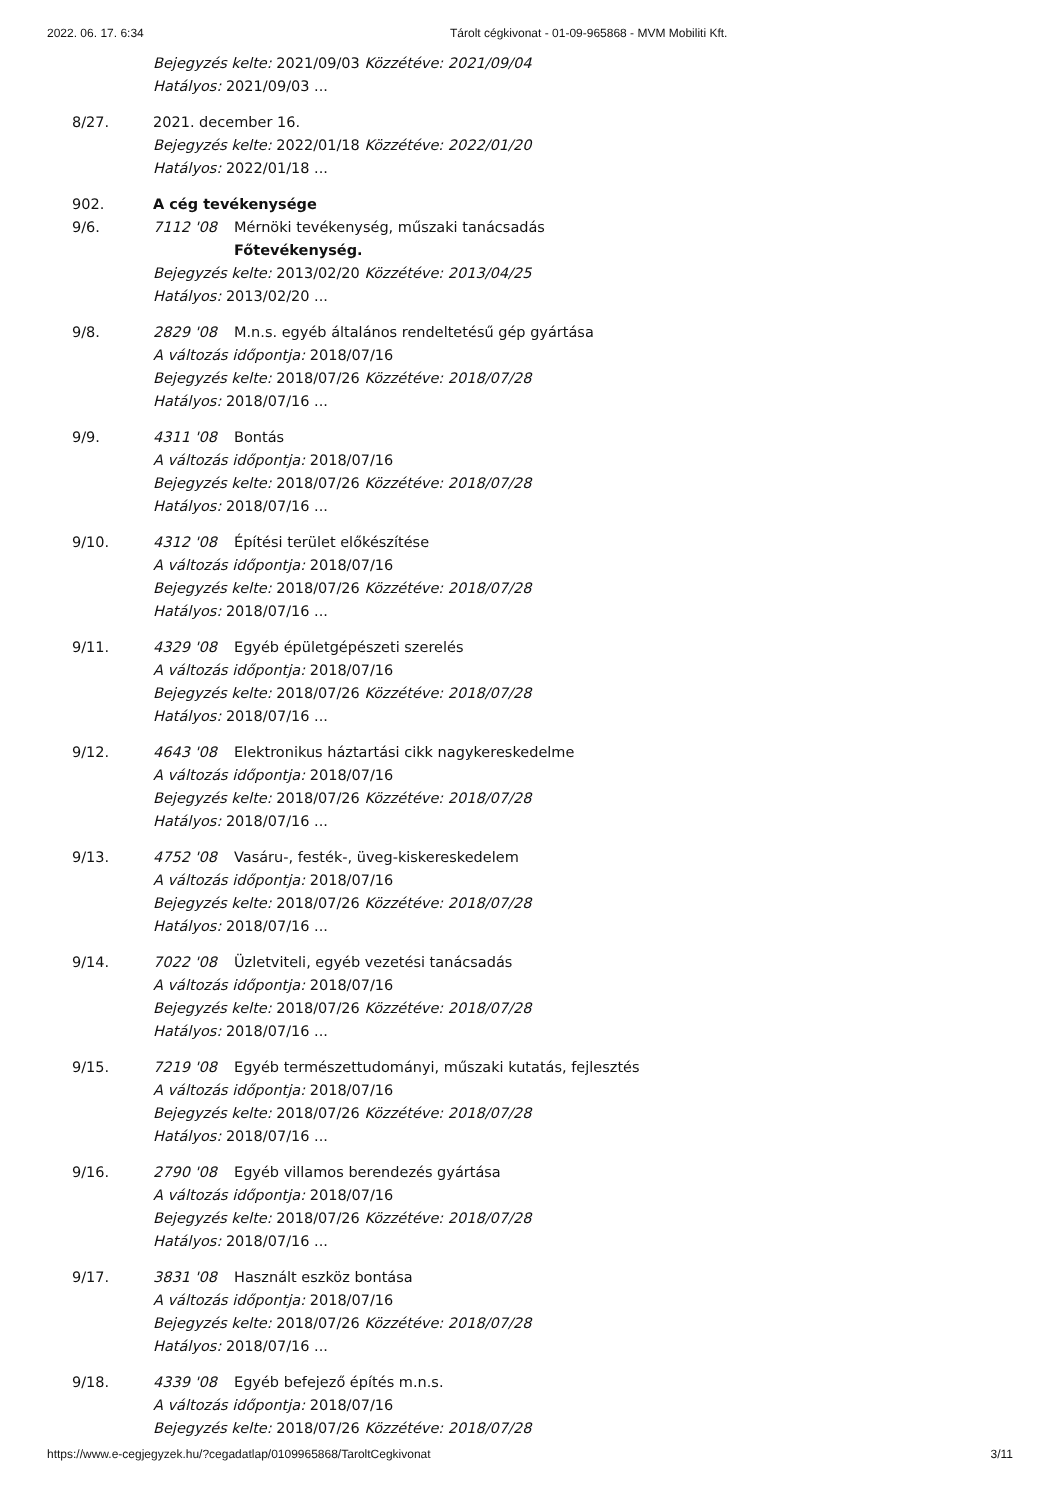2022. 06. 17. 6:34 Tárolt cégkivonat - 01-09-965868 - MVM Mobiliti Kft.
Bejegyzés kelte: 2021/09/03 Közzétéve: 2021/09/04
Hatályos: 2021/09/03 ...
8/27. 2021. december 16.
Bejegyzés kelte: 2022/01/18 Közzétéve: 2022/01/20
Hatályos: 2022/01/18 ...
902. A cég tevékenysége
9/6. 7112 '08 Mérnöki tevékenység, műszaki tanácsadás
Főtevékenység.
Bejegyzés kelte: 2013/02/20 Közzétéve: 2013/04/25
Hatályos: 2013/02/20 ...
9/8. 2829 '08 M.n.s. egyéb általános rendeltetésű gép gyártása
A változás időpontja: 2018/07/16
Bejegyzés kelte: 2018/07/26 Közzétéve: 2018/07/28
Hatályos: 2018/07/16 ...
9/9. 4311 '08 Bontás
A változás időpontja: 2018/07/16
Bejegyzés kelte: 2018/07/26 Közzétéve: 2018/07/28
Hatályos: 2018/07/16 ...
9/10. 4312 '08 Építési terület előkészítése
A változás időpontja: 2018/07/16
Bejegyzés kelte: 2018/07/26 Közzétéve: 2018/07/28
Hatályos: 2018/07/16 ...
9/11. 4329 '08 Egyéb épületgépészeti szerelés
A változás időpontja: 2018/07/16
Bejegyzés kelte: 2018/07/26 Közzétéve: 2018/07/28
Hatályos: 2018/07/16 ...
9/12. 4643 '08 Elektronikus háztartási cikk nagykereskedelme
A változás időpontja: 2018/07/16
Bejegyzés kelte: 2018/07/26 Közzétéve: 2018/07/28
Hatályos: 2018/07/16 ...
9/13. 4752 '08 Vasáru-, festék-, üveg-kiskereskedelem
A változás időpontja: 2018/07/16
Bejegyzés kelte: 2018/07/26 Közzétéve: 2018/07/28
Hatályos: 2018/07/16 ...
9/14. 7022 '08 Üzletviteli, egyéb vezetési tanácsadás
A változás időpontja: 2018/07/16
Bejegyzés kelte: 2018/07/26 Közzétéve: 2018/07/28
Hatályos: 2018/07/16 ...
9/15. 7219 '08 Egyéb természettudományi, műszaki kutatás, fejlesztés
A változás időpontja: 2018/07/16
Bejegyzés kelte: 2018/07/26 Közzétéve: 2018/07/28
Hatályos: 2018/07/16 ...
9/16. 2790 '08 Egyéb villamos berendezés gyártása
A változás időpontja: 2018/07/16
Bejegyzés kelte: 2018/07/26 Közzétéve: 2018/07/28
Hatályos: 2018/07/16 ...
9/17. 3831 '08 Használt eszköz bontása
A változás időpontja: 2018/07/16
Bejegyzés kelte: 2018/07/26 Közzétéve: 2018/07/28
Hatályos: 2018/07/16 ...
9/18. 4339 '08 Egyéb befejező építés m.n.s.
A változás időpontja: 2018/07/16
Bejegyzés kelte: 2018/07/26 Közzétéve: 2018/07/28
https://www.e-cegjegyzek.hu/?cegadatlap/0109965868/TaroltCegkivonat 3/11